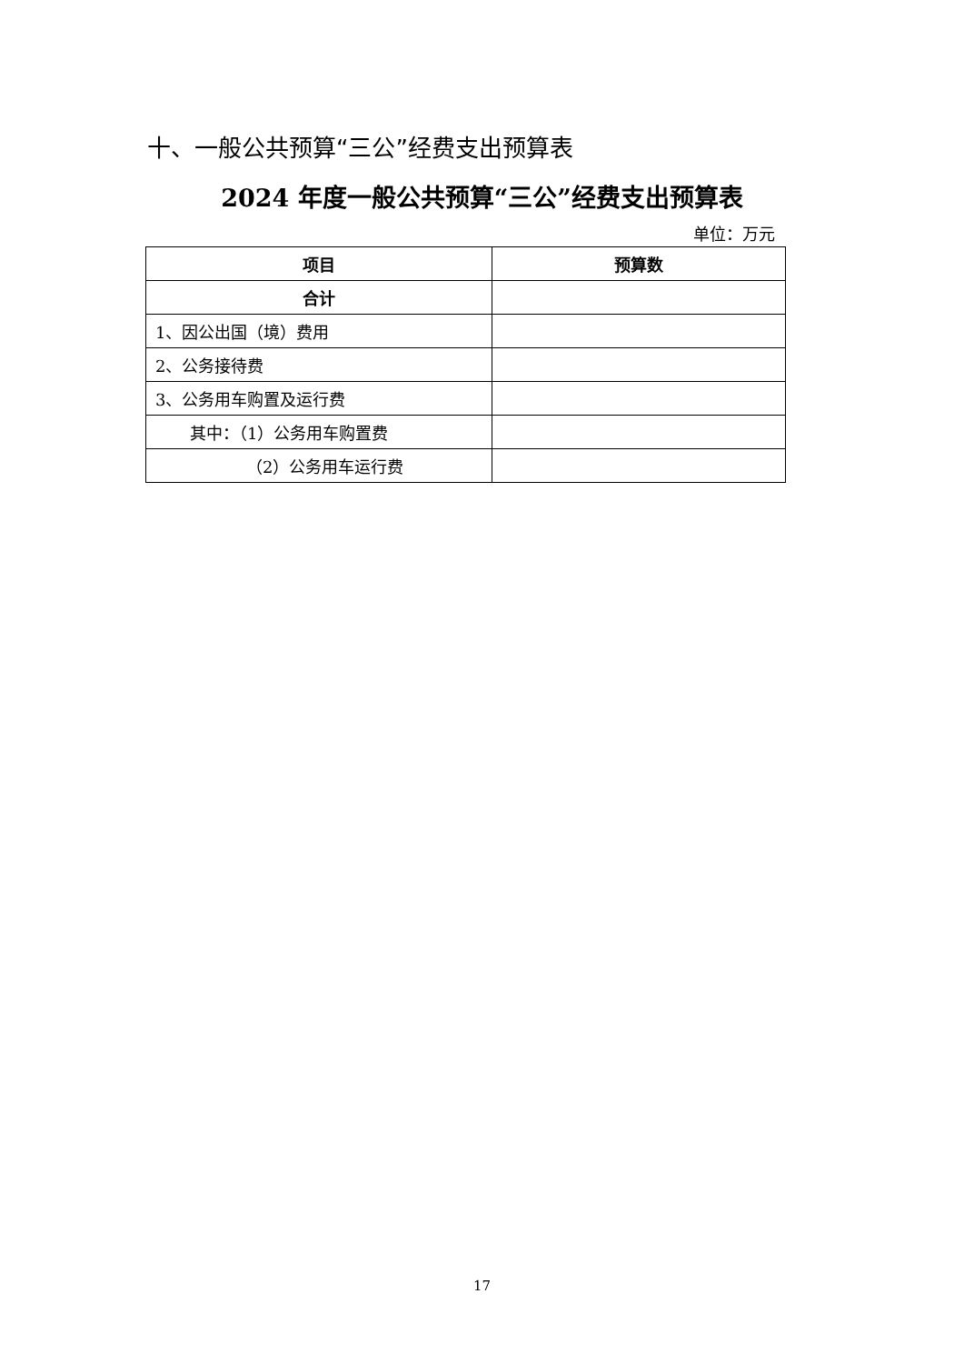十、一般公共预算“三公”经费支出预算表
2024 年度一般公共预算“三公”经费支出预算表
单位：万元
| 项目 | 预算数 |
| --- | --- |
| 合计 | |
| 1、因公出国（境）费用 | |
| 2、公务接待费 | |
| 3、公务用车购置及运行费 | |
| 其中：（1）公务用车购置费 | |
| （2）公务用车运行费 | |
17